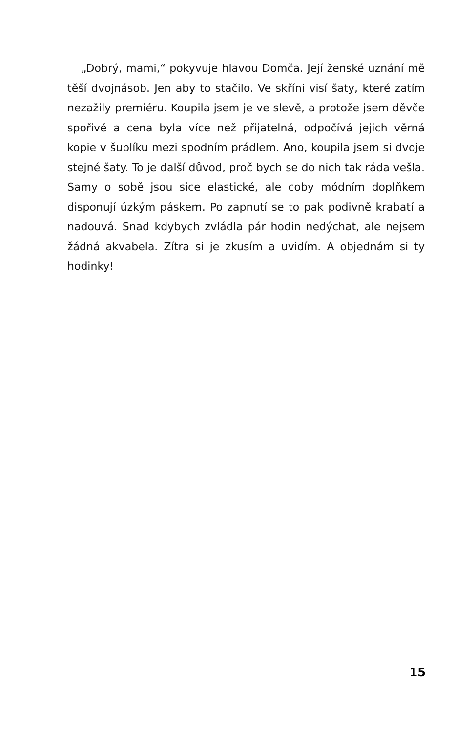„Dobrý, mami,“ pokyvuje hlavou Domča. Její ženské uznání mě těší dvojnásob. Jen aby to stačilo. Ve skříni visí šaty, které zatím nezažily premiéru. Koupila jsem je ve slevě, a protože jsem děvče spořivé a cena byla více než přijatelná, odpočívá jejich věrná kopie v šuplíku mezi spodním prádlem. Ano, koupila jsem si dvoje stejné šaty. To je další důvod, proč bych se do nich tak ráda vešla. Samy o sobě jsou sice elastické, ale coby módním doplňkem disponují úzkým páskem. Po zapnutí se to pak podivně krabatí a nadouvá. Snad kdybych zvládla pár hodin nedýchat, ale nejsem žádná akvabela. Zítra si je zkusím a uvidím. A objednám si ty hodinky!
15